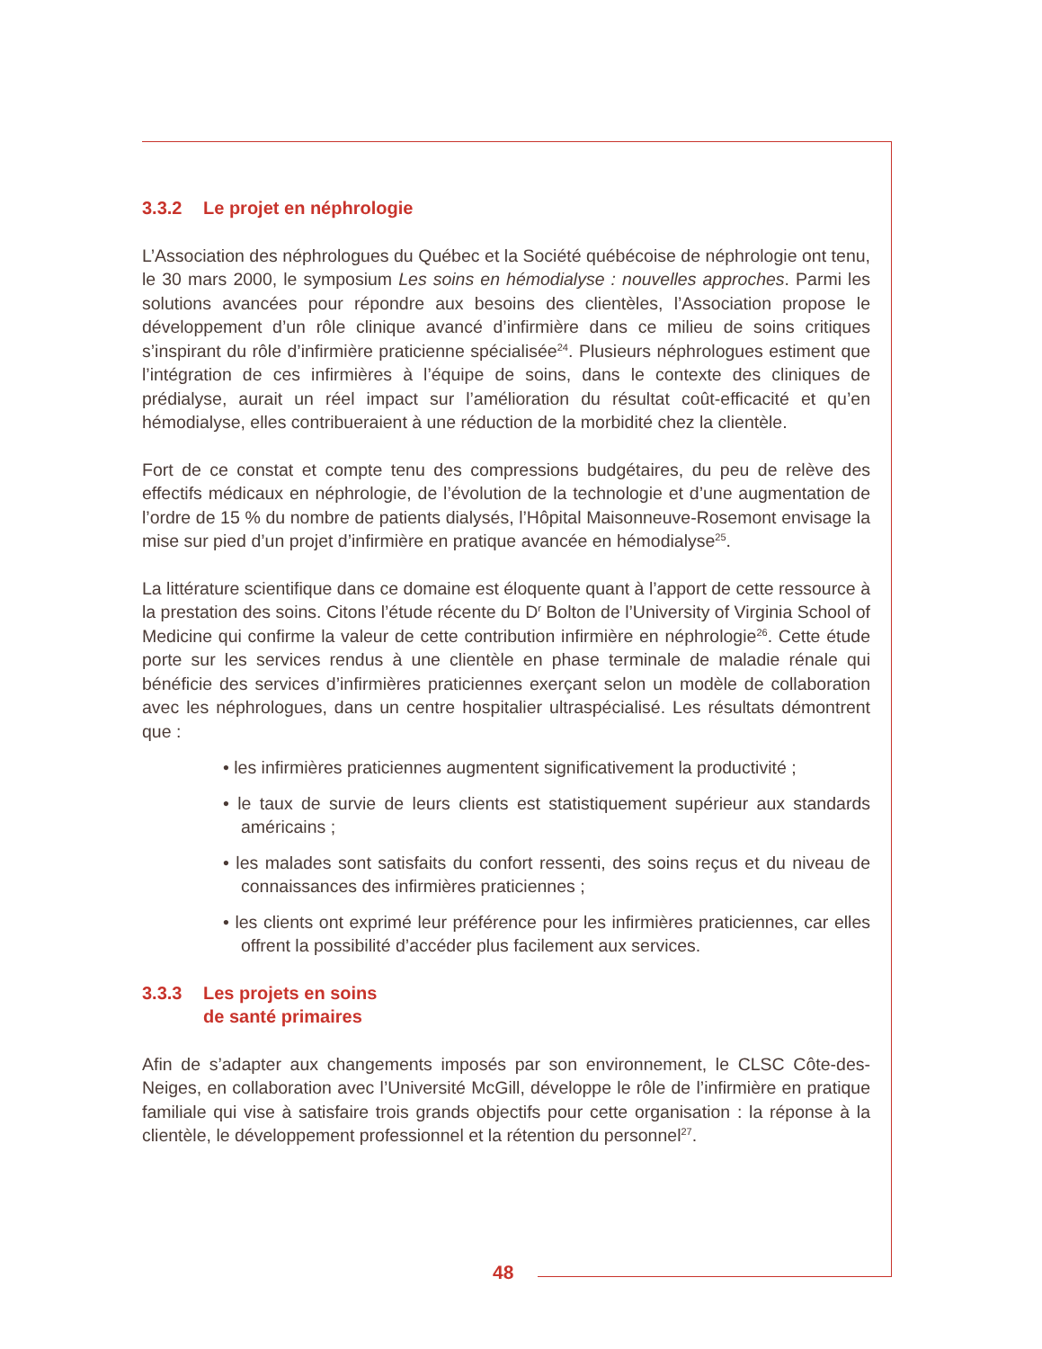3.3.2 Le projet en néphrologie
L’Association des néphrologues du Québec et la Société québécoise de néphrologie ont tenu, le 30 mars 2000, le symposium Les soins en hémodialyse : nouvelles approches. Parmi les solutions avancées pour répondre aux besoins des clientèles, l’Association propose le développement d’un rôle clinique avancé d’infirmière dans ce milieu de soins critiques s’inspirant du rôle d’infirmière praticienne spécialisée<sup>24</sup>. Plusieurs néphrologues estiment que l’intégration de ces infirmières à l’équipe de soins, dans le contexte des cliniques de prédialyse, aurait un réel impact sur l’amélioration du résultat coût-efficacité et qu’en hémodialyse, elles contribueraient à une réduction de la morbidité chez la clientèle.
Fort de ce constat et compte tenu des compressions budgétaires, du peu de relève des effectifs médicaux en néphrologie, de l’évolution de la technologie et d’une augmentation de l’ordre de 15 % du nombre de patients dialysés, l’Hôpital Maisonneuve-Rosemont envisage la mise sur pied d’un projet d’infirmière en pratique avancée en hémodialyse<sup>25</sup>.
La littérature scientifique dans ce domaine est éloquente quant à l’apport de cette ressource à la prestation des soins. Citons l’étude récente du D<sup>r</sup> Bolton de l’University of Virginia School of Medicine qui confirme la valeur de cette contribution infirmière en néphrologie<sup>26</sup>. Cette étude porte sur les services rendus à une clientèle en phase terminale de maladie rénale qui bénéficie des services d’infirmières praticiennes exerçant selon un modèle de collaboration avec les néphrologues, dans un centre hospitalier ultraspécialisé. Les résultats démontrent que :
• les infirmières praticiennes augmentent significativement la productivité ;
• le taux de survie de leurs clients est statistiquement supérieur aux standards américains ;
• les malades sont satisfaits du confort ressenti, des soins reçus et du niveau de connaissances des infirmières praticiennes ;
• les clients ont exprimé leur préférence pour les infirmières praticiennes, car elles offrent la possibilité d’accéder plus facilement aux services.
3.3.3 Les projets en soins
de santé primaires
Afin de s’adapter aux changements imposés par son environnement, le CLSC Côte-des-Neiges, en collaboration avec l’Université McGill, développe le rôle de l’infirmière en pratique familiale qui vise à satisfaire trois grands objectifs pour cette organisation : la réponse à la clientèle, le développement professionnel et la rétention du personnel<sup>27</sup>.
48